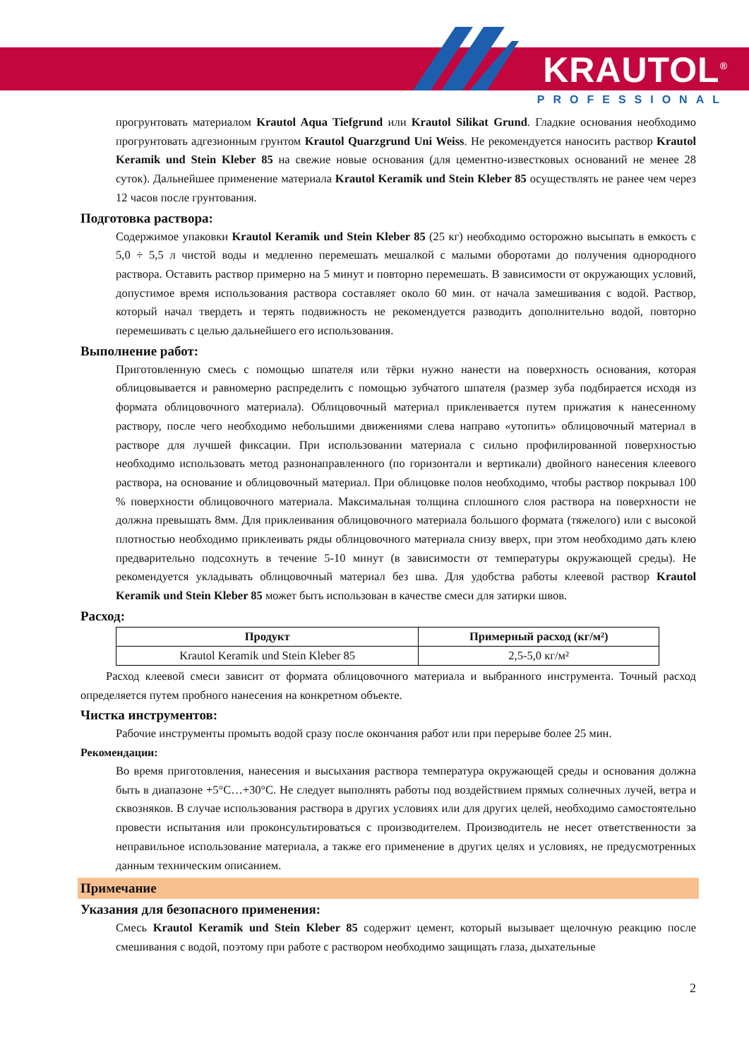KRAUTOL<sup>®</sup>
PROFESSIONAL
прогрунтовать материалом Krautol Aqua Tiefgrund или Krautol Silikat Grund. Гладкие основания необходимо прогрунтовать адгезионным грунтом Krautol Quarzgrund Uni Weiss. Не рекомендуется наносить раствор Krautol Keramik und Stein Kleber 85 на свежие новые основания (для цементно-известковых оснований не менее 28 суток). Дальнейшее применение материала Krautol Keramik und Stein Kleber 85 осуществлять не ранее чем через 12 часов после грунтования.
Подготовка раствора:
Содержимое упаковки Krautol Keramik und Stein Kleber 85 (25 кг) необходимо осторожно высыпать в емкость с 5,0 ÷ 5,5 л чистой воды и медленно перемешать мешалкой с малыми оборотами до получения однородного раствора. Оставить раствор примерно на 5 минут и повторно перемешать. В зависимости от окружающих условий, допустимое время использования раствора составляет около 60 мин. от начала замешивания с водой. Раствор, который начал твердеть и терять подвижность не рекомендуется разводить дополнительно водой, повторно перемешивать с целью дальнейшего его использования.
Выполнение работ:
Приготовленную смесь с помощью шпателя или тёрки нужно нанести на поверхность основания, которая облицовывается и равномерно распределить с помощью зубчатого шпателя (размер зуба подбирается исходя из формата облицовочного материала). Облицовочный материал приклеивается путем прижатия к нанесенному раствору, после чего необходимо небольшими движениями слева направо «утопить» облицовочный материал в растворе для лучшей фиксации. При использовании материала с сильно профилированной поверхностью необходимо использовать метод разнонаправленного (по горизонтали и вертикали) двойного нанесения клеевого раствора, на основание и облицовочный материал. При облицовке полов необходимо, чтобы раствор покрывал 100 % поверхности облицовочного материала. Максимальная толщина сплошного слоя раствора на поверхности не должна превышать 8мм. Для приклеивания облицовочного материала большого формата (тяжелого) или с высокой плотностью необходимо приклеивать ряды облицовочного материала снизу вверх, при этом необходимо дать клею предварительно подсохнуть в течение 5-10 минут (в зависимости от температуры окружающей среды). Не рекомендуется укладывать облицовочный материал без шва. Для удобства работы клеевой раствор Krautol Keramik und Stein Kleber 85 может быть использован в качестве смеси для затирки швов.
Расход:
| Продукт | Примерный расход (кг/м²) |
| --- | --- |
| Krautol Keramik und Stein Kleber 85 | 2,5-5,0 кг/м² |
Расход клеевой смеси зависит от формата облицовочного материала и выбранного инструмента. Точный расход определяется путем пробного нанесения на конкретном объекте.
Чистка инструментов:
Рабочие инструменты промыть водой сразу после окончания работ или при перерыве более 25 мин.
Рекомендации:
Во время приготовления, нанесения и высыхания раствора температура окружающей среды и основания должна быть в диапазоне +5°С…+30°С. Не следует выполнять работы под воздействием прямых солнечных лучей, ветра и сквозняков. В случае использования раствора в других условиях или для других целей, необходимо самостоятельно провести испытания или проконсультироваться с производителем. Производитель не несет ответственности за неправильное использование материала, а также его применение в других целях и условиях, не предусмотренных данным техническим описанием.
Примечание
Указания для безопасного применения:
Смесь Krautol Keramik und Stein Kleber 85 содержит цемент, который вызывает щелочную реакцию после смешивания с водой, поэтому при работе с раствором необходимо защищать глаза, дыхательные
2